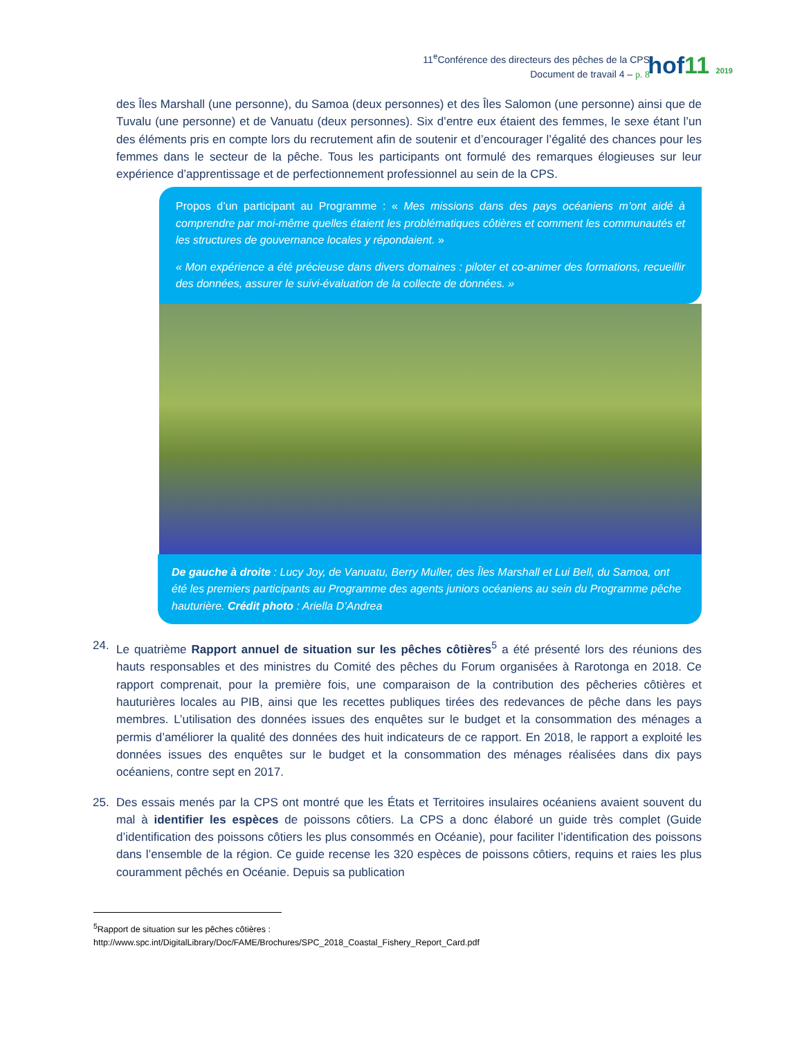11<sup>e</sup>Conférence des directeurs des pêches de la CPS
Document de travail 4 – p. 8
hof11 2019
des Îles Marshall (une personne), du Samoa (deux personnes) et des Îles Salomon (une personne) ainsi que de Tuvalu (une personne) et de Vanuatu (deux personnes). Six d’entre eux étaient des femmes, le sexe étant l’un des éléments pris en compte lors du recrutement afin de soutenir et d’encourager l’égalité des chances pour les femmes dans le secteur de la pêche. Tous les participants ont formulé des remarques élogieuses sur leur expérience d’apprentissage et de perfectionnement professionnel au sein de la CPS.
Propos d’un participant au Programme : « Mes missions dans des pays océaniens m’ont aidé à comprendre par moi-même quelles étaient les problématiques côtières et comment les communautés et les structures de gouvernance locales y répondaient. »
« Mon expérience a été précieuse dans divers domaines : piloter et co-animer des formations, recueillir des données, assurer le suivi-évaluation de la collecte de données. »
De gauche à droite : Lucy Joy, de Vanuatu, Berry Muller, des Îles Marshall et Lui Bell, du Samoa, ont été les premiers participants au Programme des agents juniors océaniens au sein du Programme pêche hauturière. Crédit photo : Ariella D’Andrea
24. Le quatrième Rapport annuel de situation sur les pêches côtières<sup>5</sup> a été présenté lors des réunions des hauts responsables et des ministres du Comité des pêches du Forum organisées à Rarotonga en 2018. Ce rapport comprenait, pour la première fois, une comparaison de la contribution des pêcheries côtières et hauturières locales au PIB, ainsi que les recettes publiques tirées des redevances de pêche dans les pays membres. L’utilisation des données issues des enquêtes sur le budget et la consommation des ménages a permis d’améliorer la qualité des données des huit indicateurs de ce rapport. En 2018, le rapport a exploité les données issues des enquêtes sur le budget et la consommation des ménages réalisées dans dix pays océaniens, contre sept en 2017.
25. Des essais menés par la CPS ont montré que les États et Territoires insulaires océaniens avaient souvent du mal à identifier les espèces de poissons côtiers. La CPS a donc élaboré un guide très complet (Guide d’identification des poissons côtiers les plus consommés en Océanie), pour faciliter l’identification des poissons dans l’ensemble de la région. Ce guide recense les 320 espèces de poissons côtiers, requins et raies les plus couramment pêchés en Océanie. Depuis sa publication
<sup>5</sup> Rapport de situation sur les pêches côtières :
http://www.spc.int/DigitalLibrary/Doc/FAME/Brochures/SPC_2018_Coastal_Fishery_Report_Card.pdf